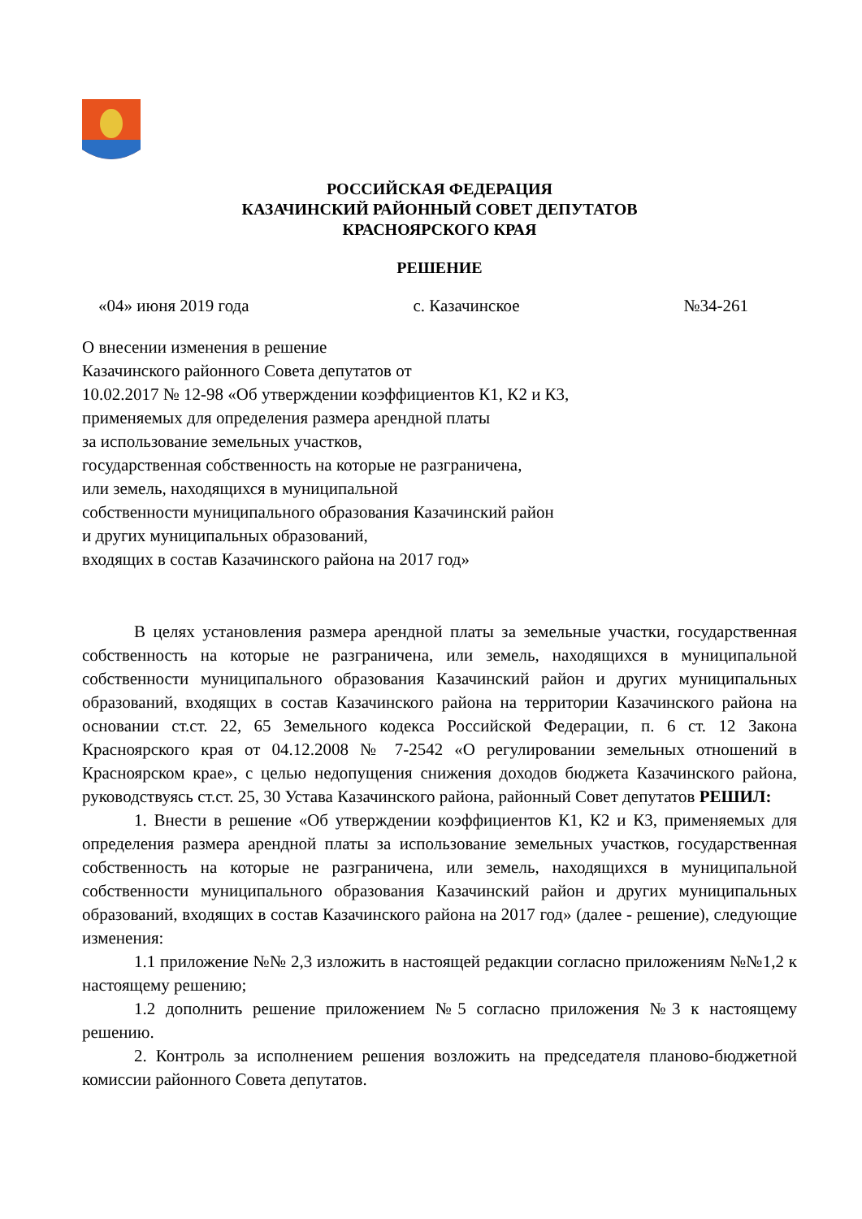РОССИЙСКАЯ ФЕДЕРАЦИЯ
КАЗАЧИНСКИЙ РАЙОННЫЙ СОВЕТ ДЕПУТАТОВ
КРАСНОЯРСКОГО КРАЯ
РЕШЕНИЕ
«04» июня 2019 года с. Казачинское №34-261
О внесении изменения в решение
Казачинского районного Совета депутатов от
10.02.2017 № 12-98 «Об утверждении коэффициентов К1, К2 и К3,
применяемых для определения размера арендной платы
за использование земельных участков,
государственная собственность на которые не разграничена,
или земель, находящихся в муниципальной
собственности муниципального образования Казачинский район
и других муниципальных образований,
входящих в состав Казачинского района на 2017 год»
В целях установления размера арендной платы за земельные участки, государственная собственность на которые не разграничена, или земель, находящихся в муниципальной собственности муниципального образования Казачинский район и других муниципальных образований, входящих в состав Казачинского района на территории Казачинского района на основании ст.ст. 22, 65 Земельного кодекса Российской Федерации, п. 6 ст. 12 Закона Красноярского края от 04.12.2008 № 7-2542 «О регулировании земельных отношений в Красноярском крае», с целью недопущения снижения доходов бюджета Казачинского района, руководствуясь ст.ст. 25, 30 Устава Казачинского района, районный Совет депутатов РЕШИЛ:
1. Внести в решение «Об утверждении коэффициентов К1, К2 и К3, применяемых для определения размера арендной платы за использование земельных участков, государственная собственность на которые не разграничена, или земель, находящихся в муниципальной собственности муниципального образования Казачинский район и других муниципальных образований, входящих в состав Казачинского района на 2017 год» (далее - решение), следующие изменения:
1.1 приложение №№ 2,3 изложить в настоящей редакции согласно приложениям №№1,2 к настоящему решению;
1.2 дополнить решение приложением №5 согласно приложения №3 к настоящему решению.
2. Контроль за исполнением решения возложить на председателя планово-бюджетной комиссии районного Совета депутатов.